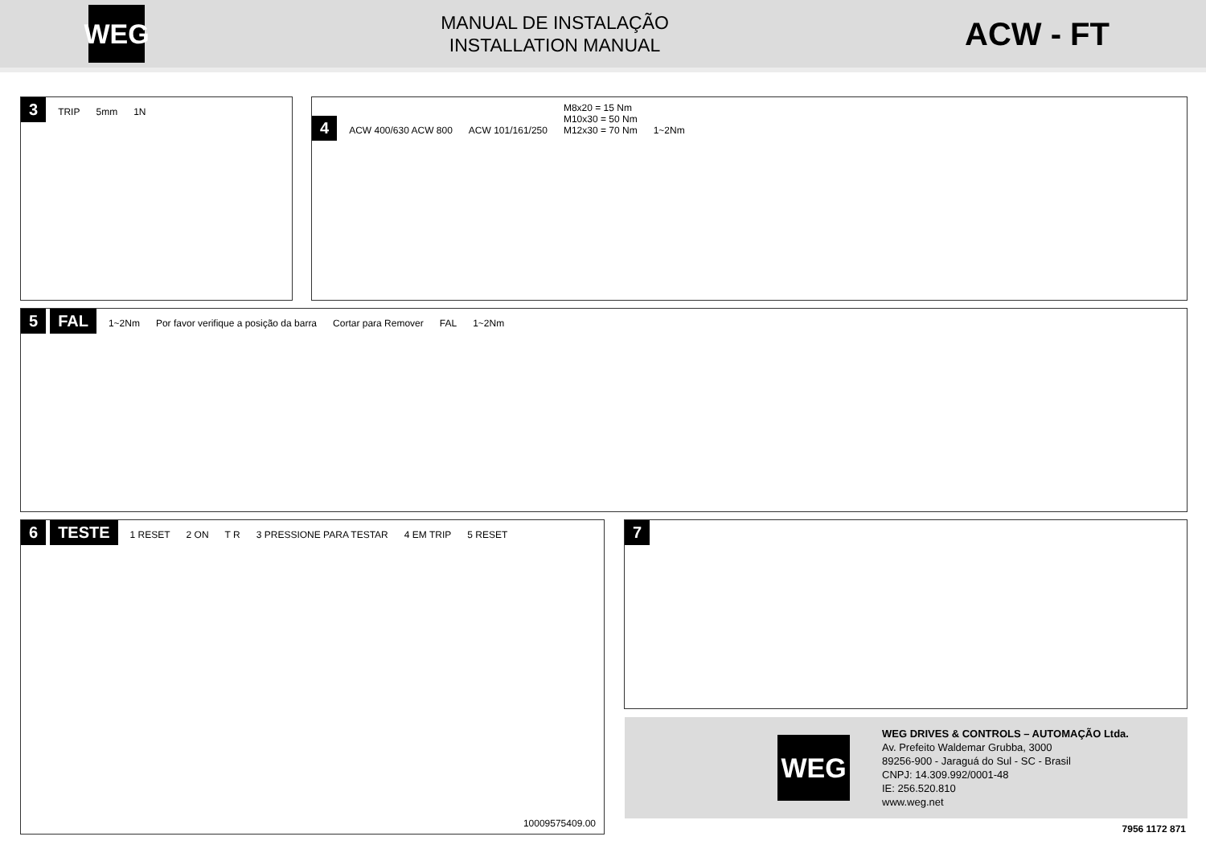WEG
MANUAL DE INSTALAÇÃO
INSTALLATION MANUAL
ACW - FT
3
TRIP 5mm 1N
4
ACW 400/630 ACW 800 ACW 101/161/250
M8x20 = 15 Nm
M10x30 = 50 Nm
M12x30 = 70 Nm
1~2Nm
5 FAL
1~2Nm
Por favor verifique a posição da barra
Cortar para Remover FAL 1~2Nm
6 TESTE
1 RESET 2 ON T R 3 PRESSIONE PARA TESTAR 4 EM TRIP 5 RESET
10009575409.00
7
WEG
WEG DRIVES & CONTROLS – AUTOMAÇÃO Ltda.
Av. Prefeito Waldemar Grubba, 3000
89256-900 - Jaraguá do Sul - SC - Brasil
CNPJ: 14.309.992/0001-48
IE: 256.520.810
www.weg.net
7956 1172 871